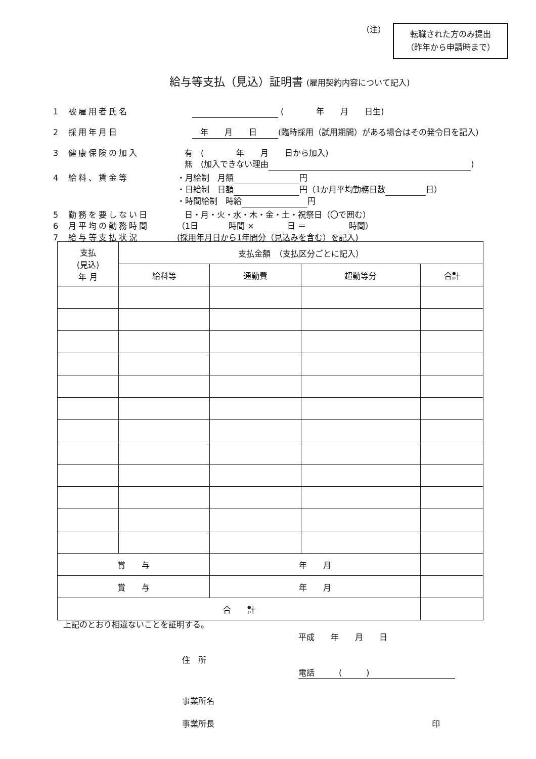（注）
転職された方のみ提出
（昨年から申請時まで）
給与等支払（見込）証明書 (雇用契約内容について記入)
1 被雇用者氏名 (　　　　年　　月　　日生)
2 採用年月日　年　　月　　日 (臨時採用（試用期間）がある場合はその発令日を記入)
3 健康保険の加入 有　(　　　　年　　月　　日から加入)
無　(加入できない理由 )
4 給料、賃金等 ・月給制　月額 円
・日給制　日額 円（1か月平均勤務日数 日）
・時間給制　時給 円
5 勤務を要しない日 日・月・火・水・木・金・土・祝祭日（〇で囲む）
6 月平均の勤務時間 （1日 時間 × 日 ＝ 時間）
7 給与等支払状況 (採用年月日から1年間分（見込みを含む）を記入)
| 支払 (見込) 年 月 | 支払金額 （支払区分ごとに記入） | | | |
| --- | --- | --- | --- | --- |
| | 給料等 | 通勤費 | 超勤等分 | 合計 |
| 賞 与 | | 年 月 | | |
| 賞 与 | | 年 月 | | |
| 合 計 | | | | |
上記のとおり相違ないことを証明する。
平成　　年　　月　　日
住　所
電話　　　(　　　)
事業所名
事業所長 印